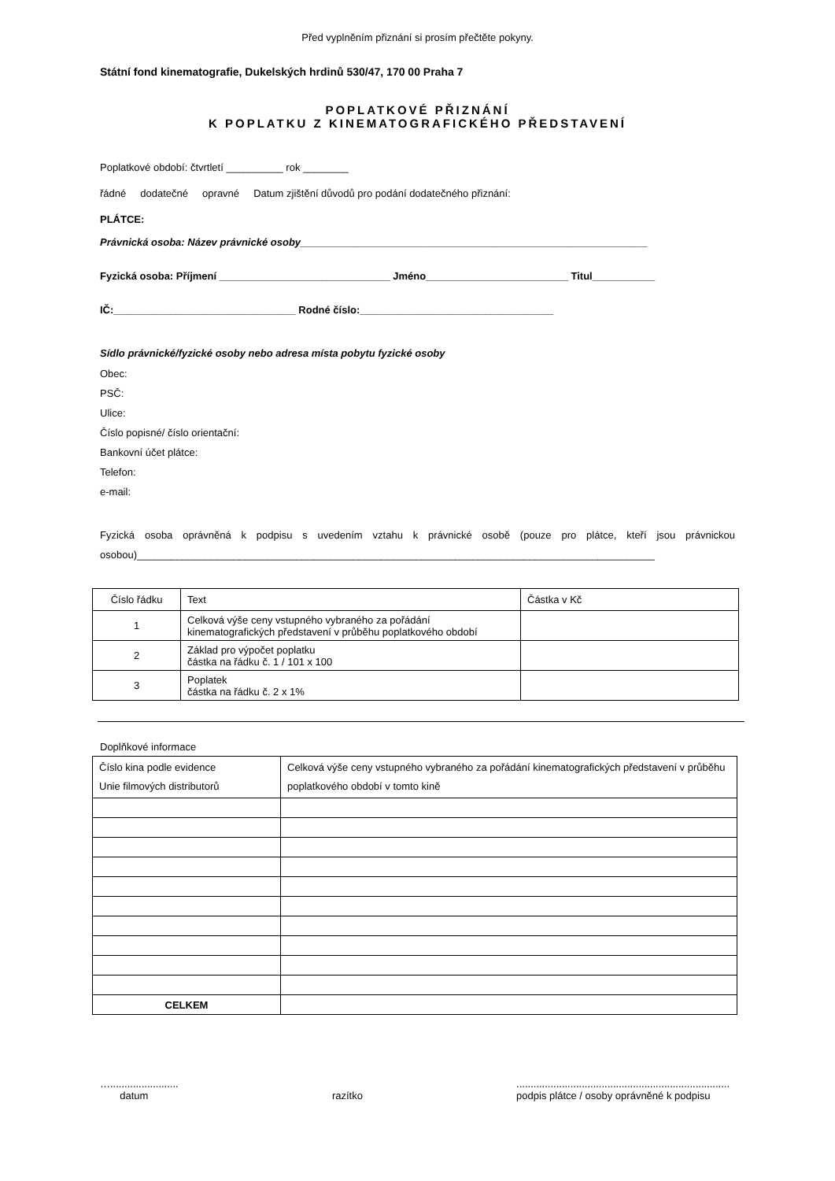Před vyplněním přiznání si prosím přečtěte pokyny.
Státní fond kinematografie, Dukelských hrdinů 530/47, 170 00 Praha 7
POPLATKOVÉ PŘIZNÁNÍ
K POPLATKU Z KINEMATOGRAFICKÉHO PŘEDSTAVENÍ
Poplatkové období: čtvrtletí __________ rok ________
řádné dodatečné opravné Datum zjištění důvodů pro podání dodatečného přiznání:
PLÁTCE:
Právnická osoba: Název právnické osoby_____________________________________________________________
Fyzická osoba: Příjmení ______________________________ Jméno_________________________ Titul___________
IČ:________________________________ Rodné číslo:__________________________________
Sídlo právnické/fyzické osoby nebo adresa místa pobytu fyzické osoby
Obec:
PSČ:
Ulice:
Číslo popisné/ číslo orientační:
Bankovní účet plátce:
Telefon:
e-mail:
Fyzická osoba oprávněná k podpisu s uvedením vztahu k právnické osobě (pouze pro plátce, kteří jsou právnickou osobou)___________________________________________________________________________________________
| Číslo řádku | Text | Částka v Kč |
| 1 | Celková výše ceny vstupného vybraného za pořádání kinematografických představení v průběhu poplatkového období | |
| 2 | Základ pro výpočet poplatku částka na řádku č. 1 / 101 x 100 | |
| 3 | Poplatek částka na řádku č. 2 x 1% | |
Doplňkové informace
| Číslo kina podle evidence Unie filmových distributorů | Celková výše ceny vstupného vybraného za pořádání kinematografických představení v průběhu poplatkového období v tomto kině |
| CELKEM | |
…........................
datum
razítko ...........................................................................
podpis plátce / osoby oprávněné k podpisu